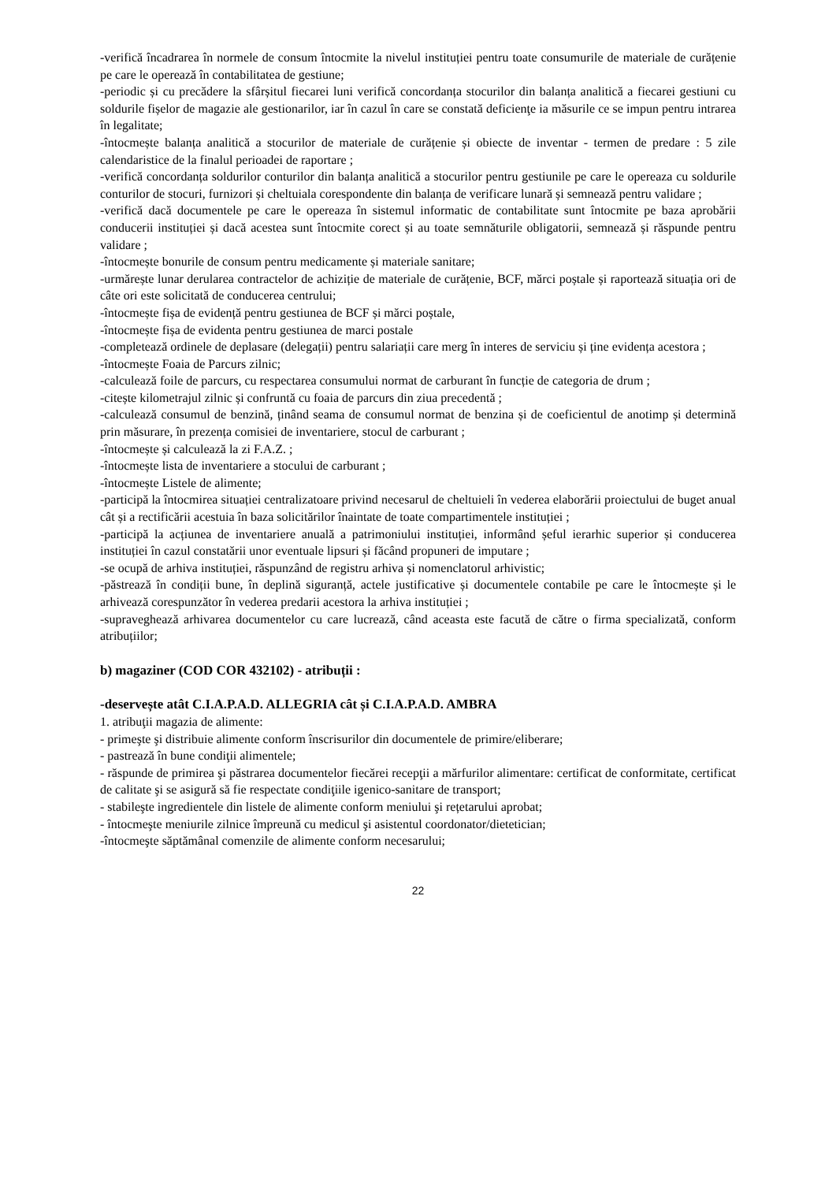-verifică încadrarea în normele de consum întocmite la nivelul instituției pentru toate consumurile de materiale de curățenie pe care le operează în contabilitatea de gestiune;
-periodic și cu precădere la sfârșitul fiecarei luni verifică concordanța stocurilor din balanța analitică a fiecarei gestiuni cu soldurile fișelor de magazie ale gestionarilor, iar în cazul în care se constată deficienţe ia măsurile ce se impun pentru intrarea în legalitate;
-întocmește balanța analitică a stocurilor de materiale de curățenie și obiecte de inventar - termen de predare : 5 zile calendaristice de la finalul perioadei de raportare ;
-verifică concordanța soldurilor conturilor din balanța analitică a stocurilor pentru gestiunile pe care le opereaza cu soldurile conturilor de stocuri, furnizori și cheltuiala corespondente din balanța de verificare lunară și semnează pentru validare ;
-verifică dacă documentele pe care le opereaza în sistemul informatic de contabilitate sunt întocmite pe baza aprobării conducerii instituției și dacă acestea sunt întocmite corect și au toate semnăturile obligatorii, semnează și răspunde pentru validare ;
-întocmește bonurile de consum pentru medicamente și materiale sanitare;
-urmărește lunar derularea contractelor de achiziție de materiale de curățenie, BCF, mărci poștale și raportează situația ori de câte ori este solicitată de conducerea centrului;
-întocmește fișa de evidență pentru gestiunea de BCF și mărci poștale,
-întocmește fișa de evidenta pentru gestiunea de marci postale
-completează ordinele de deplasare (delegații) pentru salariații care merg în interes de serviciu și ține evidența acestora ;
-întocmește Foaia de Parcurs zilnic;
-calculează foile de parcurs, cu respectarea consumului normat de carburant în funcție de categoria de drum ;
-citește kilometrajul zilnic și confruntă cu foaia de parcurs din ziua precedentă ;
-calculează consumul de benzină, ținând seama de consumul normat de benzina și de coeficientul de anotimp și determină prin măsurare, în prezența comisiei de inventariere, stocul de carburant ;
-întocmește și calculează la zi F.A.Z. ;
-întocmește lista de inventariere a stocului de carburant ;
-întocmește Listele de alimente;
-participă la întocmirea situației centralizatoare privind necesarul de cheltuieli în vederea elaborării proiectului de buget anual cât și a rectificării acestuia în baza solicitărilor înaintate de toate compartimentele instituției ;
-participă la acțiunea de inventariere anuală a patrimoniului instituției, informând șeful ierarhic superior și conducerea instituției în cazul constatării unor eventuale lipsuri și făcând propuneri de imputare ;
-se ocupă de arhiva instituției, răspunzând de registru arhiva și nomenclatorul arhivistic;
-păstrează în condiții bune, în deplină siguranță, actele justificative și documentele contabile pe care le întocmește și le arhivează corespunzător în vederea predarii acestora la arhiva instituției ;
-supraveghează arhivarea documentelor cu care lucrează, când aceasta este facută de către o firma specializată, conform atribuțiilor;
b) magaziner (COD COR 432102) - atribuții :
-deservește atât C.I.A.P.A.D. ALLEGRIA cât și C.I.A.P.A.D. AMBRA
1. atribuţii magazia de alimente:
- primeşte şi distribuie alimente conform înscrisurilor din documentele de primire/eliberare;
- pastrează în bune condiţii alimentele;
- răspunde de primirea şi păstrarea documentelor fiecărei recepţii a mărfurilor alimentare: certificat de conformitate, certificat de calitate şi se asigură să fie respectate condiţiile igenico-sanitare de transport;
- stabileşte ingredientele din listele de alimente conform meniului şi rețetarului aprobat;
- întocmeşte meniurile zilnice împreună cu medicul şi asistentul coordonator/dietetician;
-întocmeşte săptămânal comenzile de alimente conform necesarului;
22